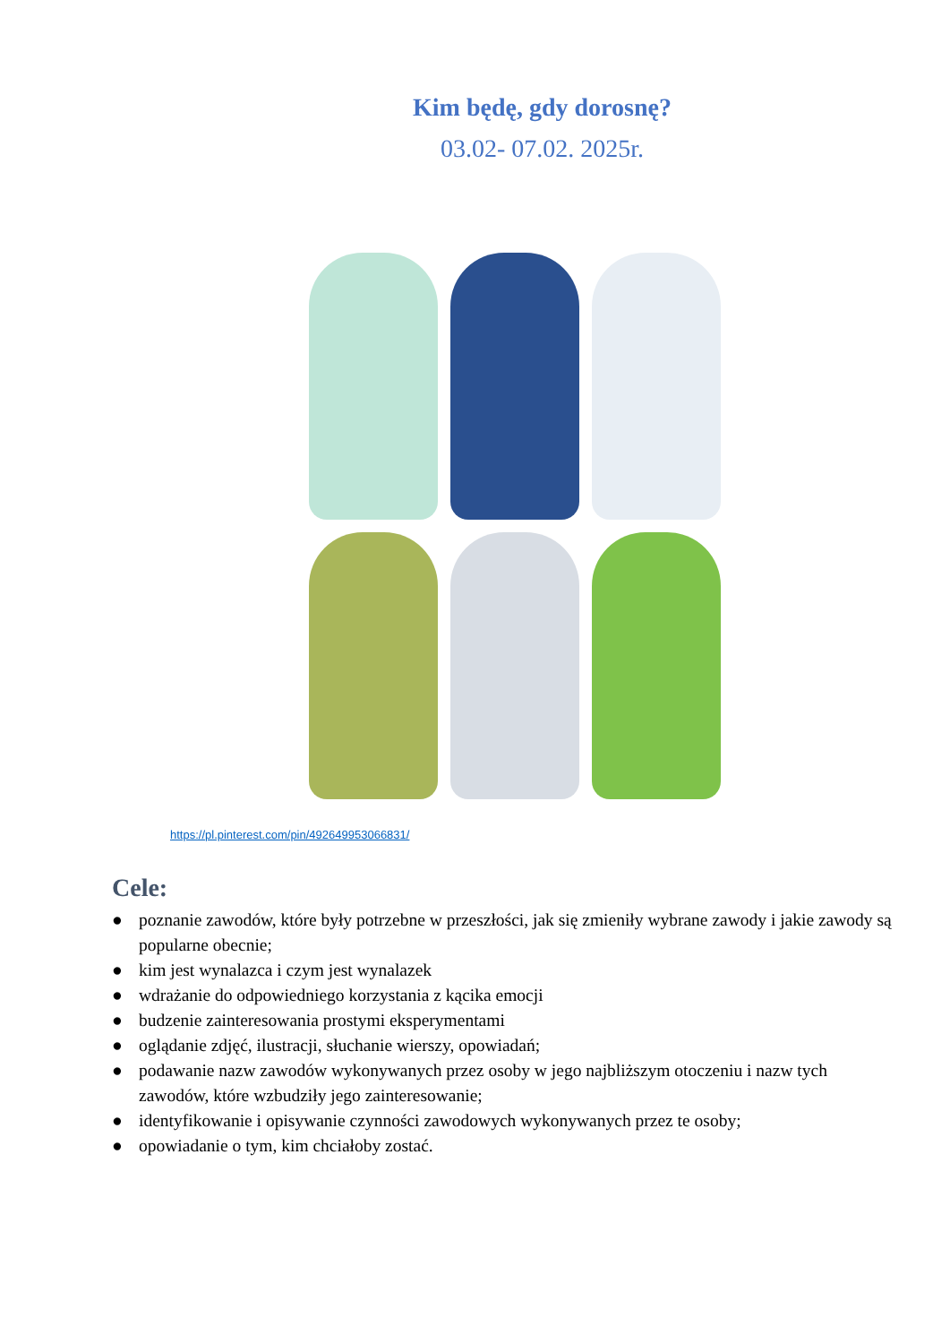Kim będę, gdy dorosnę?
03.02- 07.02. 2025r.
https://pl.pinterest.com/pin/492649953066831/
Cele:
● poznanie zawodów, które były potrzebne w przeszłości, jak się zmieniły wybrane zawody i jakie zawody są popularne obecnie;
● kim jest wynalazca i czym jest wynalazek
● wdrażanie do odpowiedniego korzystania z kącika emocji
● budzenie zainteresowania prostymi eksperymentami
● oglądanie zdjęć, ilustracji, słuchanie wierszy, opowiadań;
● podawanie nazw zawodów wykonywanych przez osoby w jego najbliższym otoczeniu i nazw tych zawodów, które wzbudziły jego zainteresowanie;
● identyfikowanie i opisywanie czynności zawodowych wykonywanych przez te osoby;
● opowiadanie o tym, kim chciałoby zostać.